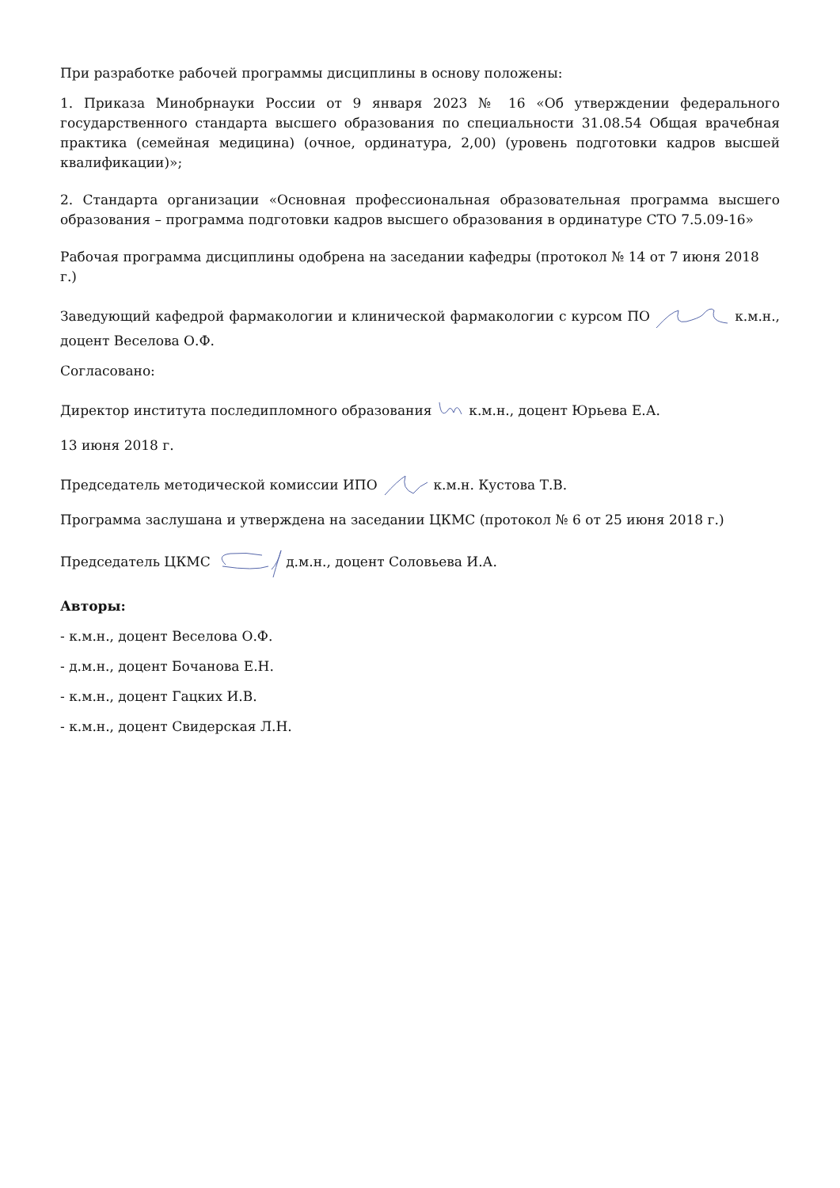При разработке рабочей программы дисциплины в основу положены:
1. Приказа Минобрнауки России от 9 января 2023 № 16 «Об утверждении федерального государственного стандарта высшего образования по специальности 31.08.54 Общая врачебная практика (семейная медицина) (очное, ординатура, 2,00) (уровень подготовки кадров высшей квалификации)»;
2. Стандарта организации «Основная профессиональная образовательная программа высшего образования – программа подготовки кадров высшего образования в ординатуре СТО 7.5.09-16»
Рабочая программа дисциплины одобрена на заседании кафедры (протокол № 14 от 7 июня 2018 г.)
Заведующий кафедрой фармакологии и клинической фармакологии с курсом ПО к.м.н., доцент Веселова О.Ф.
Согласовано:
Директор института последипломного образования к.м.н., доцент Юрьева Е.А.
13 июня 2018 г.
Председатель методической комиссии ИПО к.м.н. Кустова Т.В.
Программа заслушана и утверждена на заседании ЦКМС (протокол № 6 от 25 июня 2018 г.)
Председатель ЦКМС д.м.н., доцент Соловьева И.А.
Авторы:
- к.м.н., доцент Веселова О.Ф.
- д.м.н., доцент Бочанова Е.Н.
- к.м.н., доцент Гацких И.В.
- к.м.н., доцент Свидерская Л.Н.